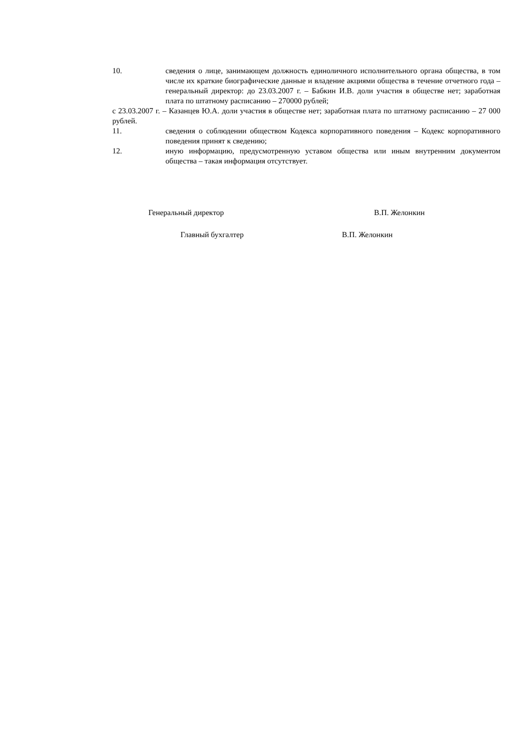10. сведения о лице, занимающем должность единоличного исполнительного органа общества, в том числе их краткие биографические данные и владение акциями общества в течение отчетного года – генеральный директор: до 23.03.2007 г. – Бабкин И.В. доли участия в обществе нет; заработная плата по штатному расписанию – 270000 рублей;
с 23.03.2007 г. – Казанцев Ю.А. доли участия в обществе нет; заработная плата по штатному расписанию – 27 000 рублей.
11. сведения о соблюдении обществом Кодекса корпоративного поведения – Кодекс корпоративного поведения принят к сведению;
12. иную информацию, предусмотренную уставом общества или иным внутренним документом общества – такая информация отсутствует.
Генеральный директор В.П. Желонкин
Главный бухгалтер В.П. Желонкин